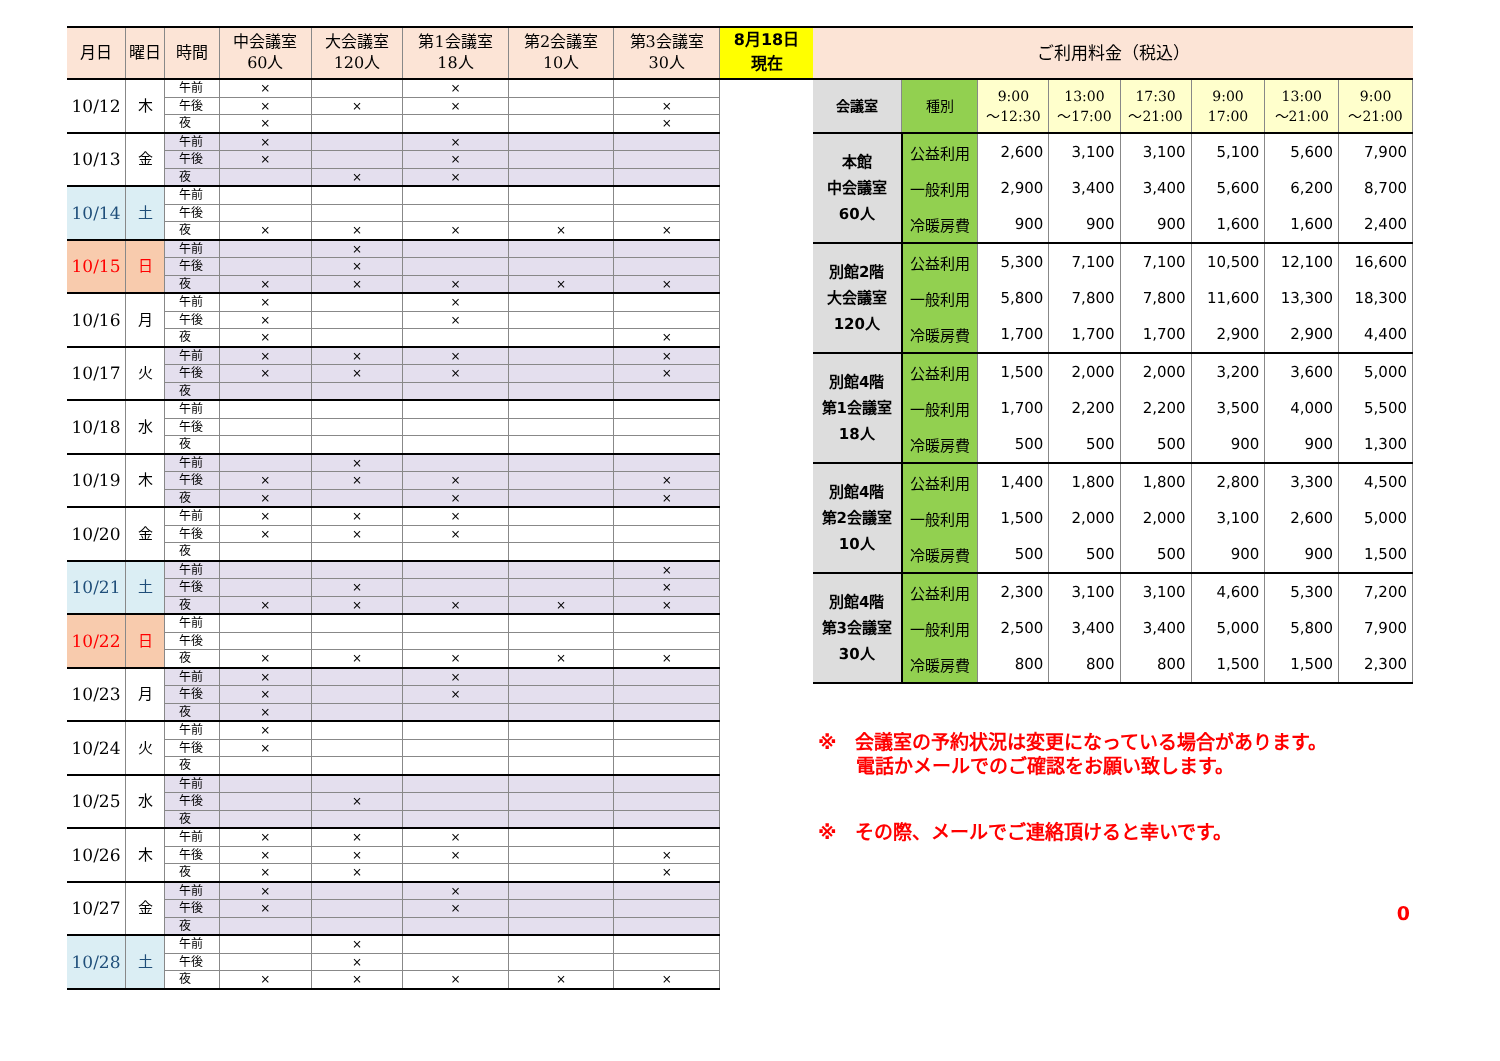| 月日 | 曜日 | 時間 | 中会議室 60人 | 大会議室 120人 | 第1会議室 18人 | 第2会議室 10人 | 第3会議室 30人 |
| --- | --- | --- | --- | --- | --- | --- | --- |
| 10/12 | 木 | 午前 | × | | × | | |
| | | 午後 | × | × | × | | × |
| | | 夜 | × | | | | × |
| 10/13 | 金 | 午前 | × | | × | | |
| | | 午後 | × | | × | | |
| | | 夜 | | × | × | | |
| 10/14 | 土 | 午前 | | | | | |
| | | 午後 | | | | | |
| | | 夜 | × | × | × | × | × |
| 10/15 | 日 | 午前 | | × | | | |
| | | 午後 | | × | | | |
| | | 夜 | × | × | × | × | × |
| 10/16 | 月 | 午前 | × | | × | | |
| | | 午後 | × | | × | | |
| | | 夜 | × | | | | × |
| 10/17 | 火 | 午前 | × | × | × | | × |
| | | 午後 | × | × | × | | × |
| | | 夜 | | | | | |
| 10/18 | 水 | 午前 | | | | | |
| | | 午後 | | | | | |
| | | 夜 | | | | | |
| 10/19 | 木 | 午前 | | × | | | |
| | | 午後 | × | × | × | | × |
| | | 夜 | × | | × | | × |
| 10/20 | 金 | 午前 | × | × | × | | |
| | | 午後 | × | × | × | | |
| | | 夜 | | | | | |
| 10/21 | 土 | 午前 | | | | | × |
| | | 午後 | | × | | | × |
| | | 夜 | × | × | × | × | × |
| 10/22 | 日 | 午前 | | | | | |
| | | 午後 | | | | | |
| | | 夜 | × | × | × | × | × |
| 10/23 | 月 | 午前 | × | | × | | |
| | | 午後 | × | | × | | |
| | | 夜 | × | | | | |
| 10/24 | 火 | 午前 | × | | | | |
| | | 午後 | × | | | | |
| | | 夜 | | | | | |
| 10/25 | 水 | 午前 | | | | | |
| | | 午後 | | × | | | |
| | | 夜 | | | | | |
| 10/26 | 木 | 午前 | × | × | × | | |
| | | 午後 | × | × | × | | × |
| | | 夜 | × | × | | | × |
| 10/27 | 金 | 午前 | × | | × | | |
| | | 午後 | × | | × | | |
| | | 夜 | | | | | |
| 10/28 | 土 | 午前 | | × | | | |
| | | 午後 | | × | | | |
| | | 夜 | × | × | × | × | × |
8月18日
現在
ご利用料金（税込）
| 会議室 | 種別 | 9:00 ～12:30 | 13:00 ～17:00 | 17:30 ～21:00 | 9:00 17:00 | 13:00 ～21:00 | 9:00 ～21:00 |
| --- | --- | --- | --- | --- | --- | --- | --- |
| 本館 中会議室 60人 | 公益利用 | 2,600 | 3,100 | 3,100 | 5,100 | 5,600 | 7,900 |
| | 一般利用 | 2,900 | 3,400 | 3,400 | 5,600 | 6,200 | 8,700 |
| | 冷暖房費 | 900 | 900 | 900 | 1,600 | 1,600 | 2,400 |
| 別館2階 大会議室 120人 | 公益利用 | 5,300 | 7,100 | 7,100 | 10,500 | 12,100 | 16,600 |
| | 一般利用 | 5,800 | 7,800 | 7,800 | 11,600 | 13,300 | 18,300 |
| | 冷暖房費 | 1,700 | 1,700 | 1,700 | 2,900 | 2,900 | 4,400 |
| 別館4階 第1会議室 18人 | 公益利用 | 1,500 | 2,000 | 2,000 | 3,200 | 3,600 | 5,000 |
| | 一般利用 | 1,700 | 2,200 | 2,200 | 3,500 | 4,000 | 5,500 |
| | 冷暖房費 | 500 | 500 | 500 | 900 | 900 | 1,300 |
| 別館4階 第2会議室 10人 | 公益利用 | 1,400 | 1,800 | 1,800 | 2,800 | 3,300 | 4,500 |
| | 一般利用 | 1,500 | 2,000 | 2,000 | 3,100 | 2,600 | 5,000 |
| | 冷暖房費 | 500 | 500 | 500 | 900 | 900 | 1,500 |
| 別館4階 第3会議室 30人 | 公益利用 | 2,300 | 3,100 | 3,100 | 4,600 | 5,300 | 7,200 |
| | 一般利用 | 2,500 | 3,400 | 3,400 | 5,000 | 5,800 | 7,900 |
| | 冷暖房費 | 800 | 800 | 800 | 1,500 | 1,500 | 2,300 |
※　会議室の予約状況は変更になっている場合があります。
　　電話かメールでのご確認をお願い致します。
※　その際、メールでご連絡頂けると幸いです。
0